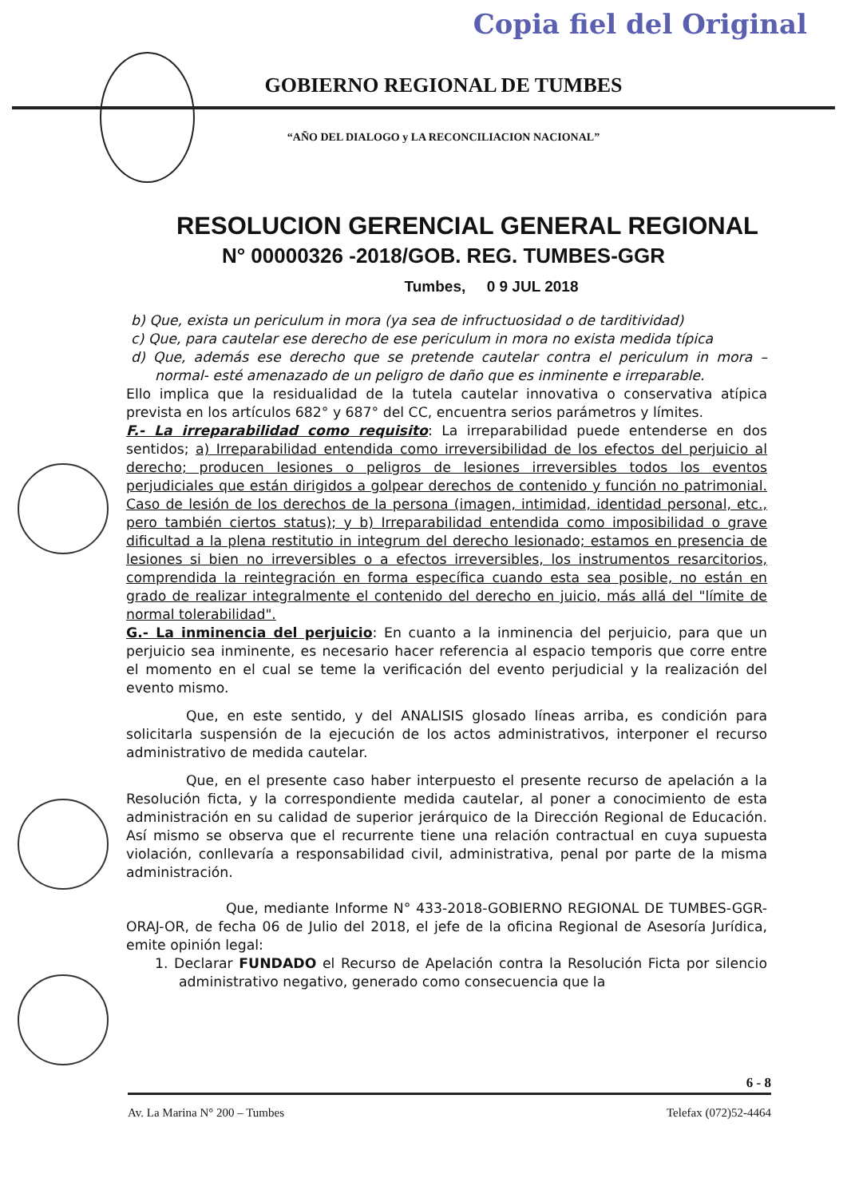Copia fiel del Original
GOBIERNO REGIONAL DE TUMBES
“AÑO DEL DIALOGO y LA RECONCILIACION NACIONAL”
RESOLUCION GERENCIAL GENERAL REGIONAL
N° 00000326 -2018/GOB. REG. TUMBES-GGR
Tumbes, 0 9 JUL 2018
b) Que, exista un periculum in mora (ya sea de infructuosidad o de tarditividad)
c) Que, para cautelar ese derecho de ese periculum in mora no exista medida típica
d) Que, además ese derecho que se pretende cautelar contra el periculum in mora –normal- esté amenazado de un peligro de daño que es inminente e irreparable.
Ello implica que la residualidad de la tutela cautelar innovativa o conservativa atípica prevista en los artículos 682° y 687° del CC, encuentra serios parámetros y límites.
F.- La irreparabilidad como requisito: La irreparabilidad puede entenderse en dos sentidos; a) Irreparabilidad entendida como irreversibilidad de los efectos del perjuicio al derecho; producen lesiones o peligros de lesiones irreversibles todos los eventos perjudiciales que están dirigidos a golpear derechos de contenido y función no patrimonial. Caso de lesión de los derechos de la persona (imagen, intimidad, identidad personal, etc., pero también ciertos status); y b) Irreparabilidad entendida como imposibilidad o grave dificultad a la plena restitutio in integrum del derecho lesionado; estamos en presencia de lesiones si bien no irreversibles o a efectos irreversibles, los instrumentos resarcitorios, comprendida la reintegración en forma específica cuando esta sea posible, no están en grado de realizar integralmente el contenido del derecho en juicio, más allá del "límite de normal tolerabilidad".
G.- La inminencia del perjuicio: En cuanto a la inminencia del perjuicio, para que un perjuicio sea inminente, es necesario hacer referencia al espacio temporis que corre entre el momento en el cual se teme la verificación del evento perjudicial y la realización del evento mismo.
Que, en este sentido, y del ANALISIS glosado líneas arriba, es condición para solicitarla suspensión de la ejecución de los actos administrativos, interponer el recurso administrativo de medida cautelar.
Que, en el presente caso haber interpuesto el presente recurso de apelación a la Resolución ficta, y la correspondiente medida cautelar, al poner a conocimiento de esta administración en su calidad de superior jerárquico de la Dirección Regional de Educación. Así mismo se observa que el recurrente tiene una relación contractual en cuya supuesta violación, conllevaría a responsabilidad civil, administrativa, penal por parte de la misma administración.
Que, mediante Informe N° 433-2018-GOBIERNO REGIONAL DE TUMBES-GGR-ORAJ-OR, de fecha 06 de Julio del 2018, el jefe de la oficina Regional de Asesoría Jurídica, emite opinión legal:
1. Declarar FUNDADO el Recurso de Apelación contra la Resolución Ficta por silencio administrativo negativo, generado como consecuencia que la
6 - 8
Av. La Marina N° 200 – Tumbes Telefax (072)52-4464